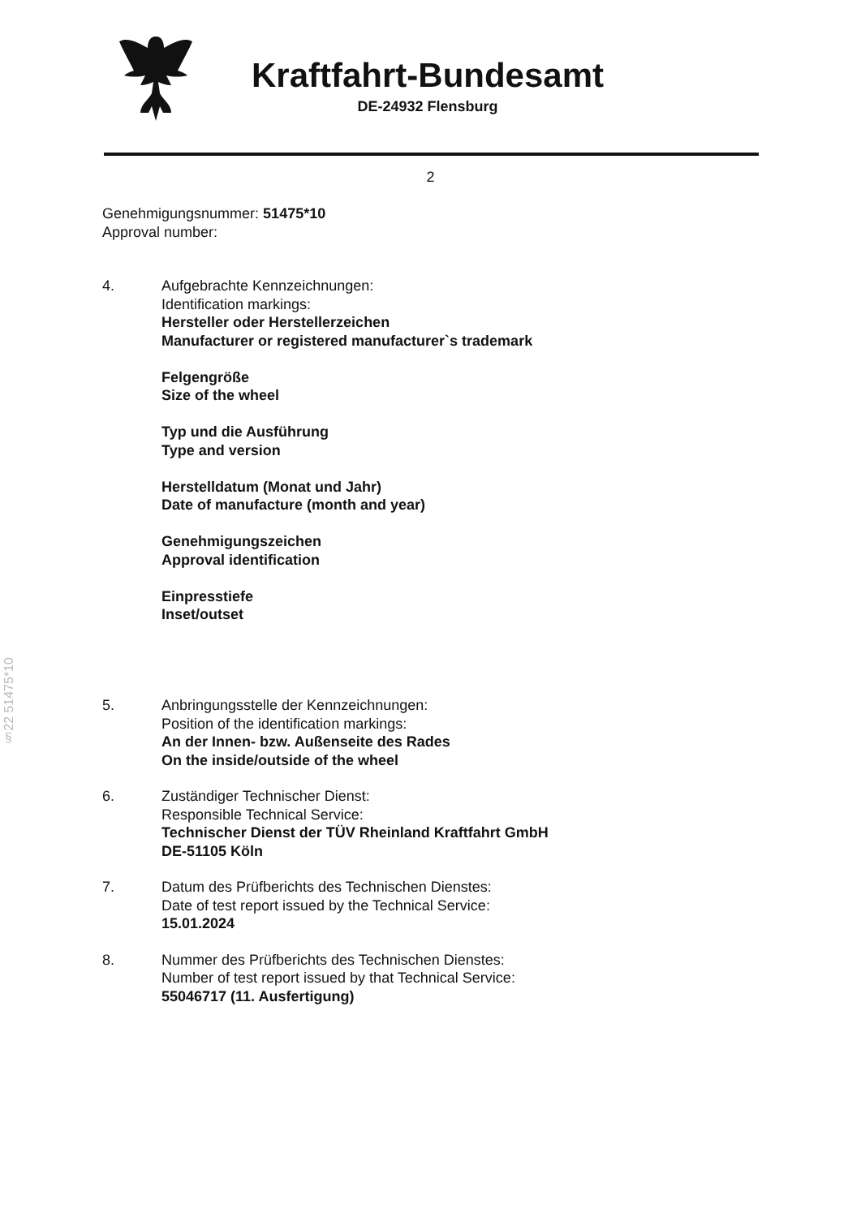Kraftfahrt-Bundesamt
DE-24932 Flensburg
2
§22 51475*10
Genehmigungsnummer: 51475*10
Approval number:
4. Aufgebrachte Kennzeichnungen:
Identification markings:
Hersteller oder Herstellerzeichen
Manufacturer or registered manufacturer`s trademark
Felgengröße
Size of the wheel
Typ und die Ausführung
Type and version
Herstelldatum (Monat und Jahr)
Date of manufacture (month and year)
Genehmigungszeichen
Approval identification
Einpresstiefe
Inset/outset
5. Anbringungsstelle der Kennzeichnungen:
Position of the identification markings:
An der Innen- bzw. Außenseite des Rades
On the inside/outside of the wheel
6. Zuständiger Technischer Dienst:
Responsible Technical Service:
Technischer Dienst der TÜV Rheinland Kraftfahrt GmbH
DE-51105 Köln
7. Datum des Prüfberichts des Technischen Dienstes:
Date of test report issued by the Technical Service:
15.01.2024
8. Nummer des Prüfberichts des Technischen Dienstes:
Number of test report issued by that Technical Service:
55046717 (11. Ausfertigung)